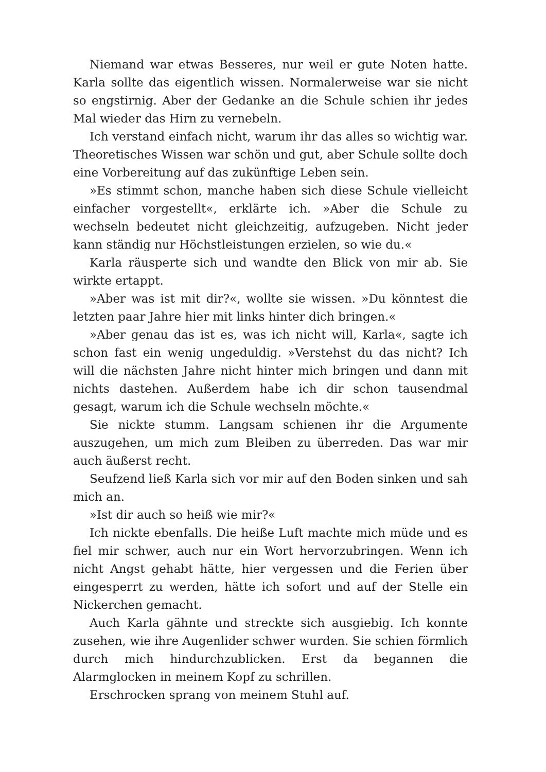Niemand war etwas Besseres, nur weil er gute Noten hatte. Karla sollte das eigentlich wissen. Normalerweise war sie nicht so engstirnig. Aber der Gedanke an die Schule schien ihr jedes Mal wieder das Hirn zu vernebeln.
Ich verstand einfach nicht, warum ihr das alles so wichtig war. Theoretisches Wissen war schön und gut, aber Schule sollte doch eine Vorbereitung auf das zukünftige Leben sein.
»Es stimmt schon, manche haben sich diese Schule vielleicht einfacher vorgestellt«, erklärte ich. »Aber die Schule zu wechseln bedeutet nicht gleichzeitig, aufzugeben. Nicht jeder kann ständig nur Höchstleistungen erzielen, so wie du.«
Karla räusperte sich und wandte den Blick von mir ab. Sie wirkte ertappt.
»Aber was ist mit dir?«, wollte sie wissen. »Du könntest die letzten paar Jahre hier mit links hinter dich bringen.«
»Aber genau das ist es, was ich nicht will, Karla«, sagte ich schon fast ein wenig ungeduldig. »Verstehst du das nicht? Ich will die nächsten Jahre nicht hinter mich bringen und dann mit nichts dastehen. Außerdem habe ich dir schon tausendmal gesagt, warum ich die Schule wechseln möchte.«
Sie nickte stumm. Langsam schienen ihr die Argumente auszugehen, um mich zum Bleiben zu überreden. Das war mir auch äußerst recht.
Seufzend ließ Karla sich vor mir auf den Boden sinken und sah mich an.
»Ist dir auch so heiß wie mir?«
Ich nickte ebenfalls. Die heiße Luft machte mich müde und es fiel mir schwer, auch nur ein Wort hervorzubringen. Wenn ich nicht Angst gehabt hätte, hier vergessen und die Ferien über eingesperrt zu werden, hätte ich sofort und auf der Stelle ein Nickerchen gemacht.
Auch Karla gähnte und streckte sich ausgiebig. Ich konnte zusehen, wie ihre Augenlider schwer wurden. Sie schien förmlich durch mich hindurchzublicken. Erst da begannen die Alarmglocken in meinem Kopf zu schrillen.
Erschrocken sprang von meinem Stuhl auf.